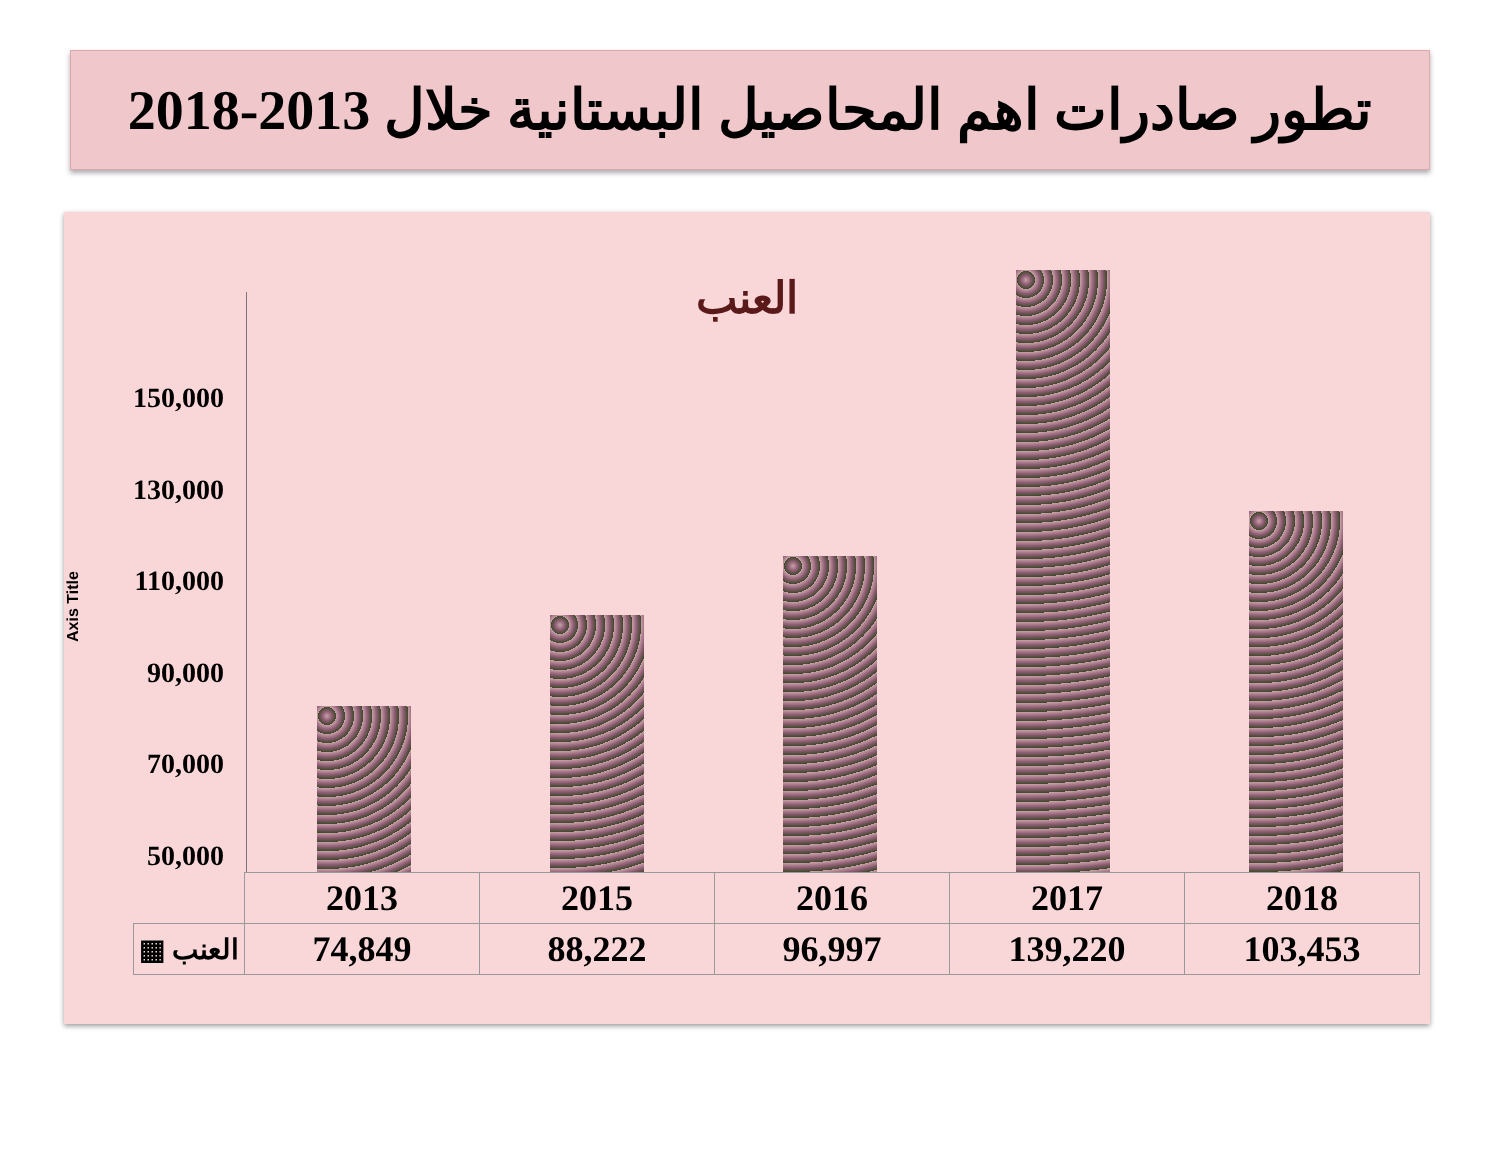تطور صادرات اهم المحاصيل البستانية خلال 2013-2018
العنب
Axis Title
150,000
130,000
110,000
90,000
70,000
50,000
| | 2013 | 2015 | 2016 | 2017 | 2018 |
| ▦ العنب | 74,849 | 88,222 | 96,997 | 139,220 | 103,453 |